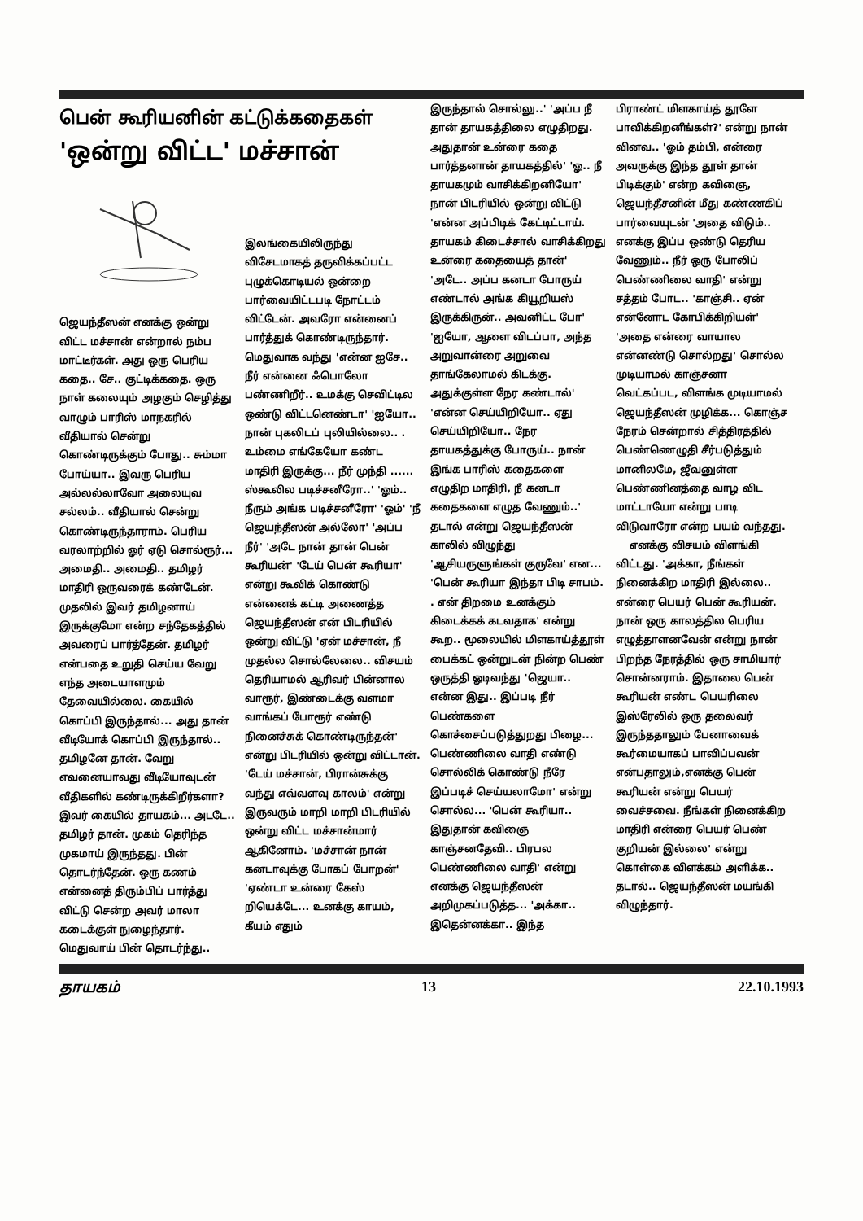பென் கூரியனின் கட்டுக்கதைகள்
'ஒன்று விட்ட' மச்சான்
ஜெயந்தீஸன் எனக்கு ஒன்று விட்ட மச்சான் என்றால் நம்ப மாட்டீர்கள். அது ஒரு பெரிய கதை.. சே.. குட்டிக்கதை. ஒரு நாள் கலையும் அழகும் செழித்து வாழும் பாரிஸ் மாநகரில் வீதியால் சென்று கொண்டிருக்கும் போது.. சும்மா போய்யா.. இவரு பெரிய அல்லல்லாவோ அலையுவ சல்லம்.. வீதியால் சென்று கொண்டிருந்தாராம். பெரிய வரலாற்றில் ஓர் ஏடு சொல்ரூர்... அமைதி.. அமைதி.. தமிழர் மாதிரி ஒருவரைக் கண்டேன். முதலில் இவர் தமிழனாய் இருக்குமோ என்ற சந்தேகத்தில் அவரைப் பார்த்தேன். தமிழர் என்பதை உறுதி செய்ய வேறு எந்த அடையாளமும் தேவையில்லை. கையில் கொப்பி இருந்தால்... அது தான் வீடியோக் கொப்பி இருந்தால்.. தமிழனே தான். வேறு எவனையாவது வீடியோவுடன் வீதிகளில் கண்டிருக்கிறீர்களா? இவர் கையில் தாயகம்... அடடே.. தமிழர் தான். முகம் தெரிந்த முகமாய் இருந்தது. பின் தொடர்ந்தேன். ஒரு கணம் என்னைத் திரும்பிப் பார்த்து விட்டு சென்ற அவர் மாலா கடைக்குள் நுழைந்தார். மெதுவாய் பின் தொடர்ந்து..
இலங்கையிலிருந்து விசேடமாகத் தருவிக்கப்பட்ட புழுக்கொடியல் ஒன்றை பார்வையிட்டபடி நோட்டம் விட்டேன். அவரோ என்னைப் பார்த்துக் கொண்டிருந்தார். மெதுவாக வந்து 'என்ன ஐசே.. நீர் என்னை ஃபொலோ பண்ணிறீர்.. உமக்கு செவிட்டில ஒண்டு விட்டனெண்டா' 'ஐயோ.. நான் புகலிடப் புலியில்லை.. . உம்மை எங்கேயோ கண்ட மாதிரி இருக்கு... நீர் முந்தி ...... ஸ்கூலில படிச்சனீரோ..' 'ஓம்.. நீரும் அங்க படிச்சனீரோ' 'ஓம்' 'நீ ஜெயந்தீஸன் அல்லோ' 'அப்ப நீர்' 'அடே நான் தான் பென் கூரியன்' 'டேய் பென் கூரியா' என்று கூவிக் கொண்டு என்னைக் கட்டி அணைத்த ஜெயந்தீஸன் என் பிடரியில் ஒன்று விட்டு 'ஏன் மச்சான், நீ முதல்ல சொல்லேலை.. விசயம் தெரியாமல் ஆரிவர் பின்னால வாரூர், இண்டைக்கு வளமா வாங்கப் போரூர் எண்டு நினைச்சுக் கொண்டிருந்தன்' என்று பிடரியில் ஒன்று விட்டான். 'டேய் மச்சான், பிரான்சுக்கு வந்து எவ்வளவு காலம்' என்று இருவரும் மாறி மாறி பிடரியில் ஒன்று விட்ட மச்சான்மார் ஆகினோம். 'மச்சான் நான் கனடாவுக்கு போகப் போறன்' 'ஏண்டா உன்ரை கேஸ் றியெக்டே... உனக்கு காயம், கீயம் எதும்
இருந்தால் சொல்லு..' 'அப்ப நீ தான் தாயகத்திலை எழுதிறது. அதுதான் உன்ரை கதை பார்த்தனான் தாயகத்தில்' 'ஓ.. நீ தாயகமும் வாசிக்கிறனியோ' நான் பிடரியில் ஒன்று விட்டு 'என்ன அப்பிடிக் கேட்டிட்டாய். தாயகம் கிடைச்சால் வாசிக்கிறது உன்ரை கதையைத் தான்' 'அடே.. அப்ப கனடா போருய் எண்டால் அங்க கியூறியஸ் இருக்கிருன்.. அவனிட்ட போ' 'ஐயோ, ஆளை விடப்பா, அந்த அறுவான்ரை அறுவை தாங்கேலாமல் கிடக்கு. அதுக்குள்ள நேர கண்டால்' 'என்ன செய்யிறியோ.. ஏது செய்யிறியோ.. நேர தாயகத்துக்கு போருய்.. நான் இங்க பாரிஸ் கதைகளை எழுதிற மாதிரி, நீ கனடா கதைகளை எழுத வேணும்..' தடால் என்று ஜெயந்தீஸன் காலில் விழுந்து 'ஆசியருளுங்கள் குருவே' என... 'பென் கூரியா இந்தா பிடி சாபம். . என் திறமை உனக்கும் கிடைக்கக் கடவதாக' என்று கூற.. மூலையில் மிளகாய்த்தூள் பைக்கட் ஒன்றுடன் நின்ற பெண் ஒருத்தி ஓடிவந்து 'ஜெயா.. என்ன இது.. இப்படி நீர் பெண்களை கொச்சைப்படுத்துறது பிழை... பெண்ணிலை வாதி எண்டு சொல்லிக் கொண்டு நீரே இப்படிச் செய்யலாமோ' என்று சொல்ல... 'பென் கூரியா.. இதுதான் கவிஞை காஞ்சனதேவி.. பிரபல பெண்ணிலை வாதி' என்று எனக்கு ஜெயந்தீஸன் அறிமுகப்படுத்த... 'அக்கா.. இதென்னக்கா.. இந்த
பிராண்ட் மிளகாய்த் தூளே பாவிக்கிறனீங்கள்?' என்று நான் வினவ.. 'ஓம் தம்பி, என்ரை அவருக்கு இந்த தூள் தான் பிடிக்கும்' என்ற கவிஞை, ஜெயந்தீசனின் மீது கண்ணகிப் பார்வையுடன் 'அதை விடும்.. எனக்கு இப்ப ஒண்டு தெரிய வேணும்.. நீர் ஒரு போலிப் பெண்ணிலை வாதி' என்று சத்தம் போட.. 'காஞ்சி.. ஏன் என்னோட கோபிக்கிறியள்' 'அதை என்ரை வாயால என்னண்டு சொல்றது' சொல்ல முடியாமல் காஞ்சனா வெட்கப்பட, விளங்க முடியாமல் ஜெயந்தீஸன் முழிக்க... கொஞ்ச நேரம் சென்றால் சித்திரத்தில் பெண்ணெழுதி சீர்படுத்தும் மானிலமே, ஜீவனுள்ள பெண்ணினத்தை வாழ விட மாட்டாயோ என்று பாடி விடுவாரோ என்ற பயம் வந்தது.
எனக்கு விசயம் விளங்கி விட்டது. 'அக்கா, நீங்கள் நினைக்கிற மாதிரி இல்லை.. என்ரை பெயர் பென் கூரியன். நான் ஒரு காலத்தில பெரிய எழுத்தாளனவேன் என்று நான் பிறந்த நேரத்தில் ஒரு சாமியார் சொன்னராம். இதாலை பென் கூரியன் எண்ட பெயரிலை இஸ்ரேலில் ஒரு தலைவர் இருந்ததாலும் பேனாவைக் கூர்மையாகப் பாவிப்பவன் என்பதாலும்,எனக்கு பென் கூரியன் என்று பெயர் வைச்சவை. நீங்கள் நினைக்கிற மாதிரி என்ரை பெயர் பெண் குறியன் இல்லை' என்று கொள்கை விளக்கம் அளிக்க.. தடால்.. ஜெயந்தீஸன் மயங்கி விழுந்தார்.
தாயகம் 13 22.10.1993